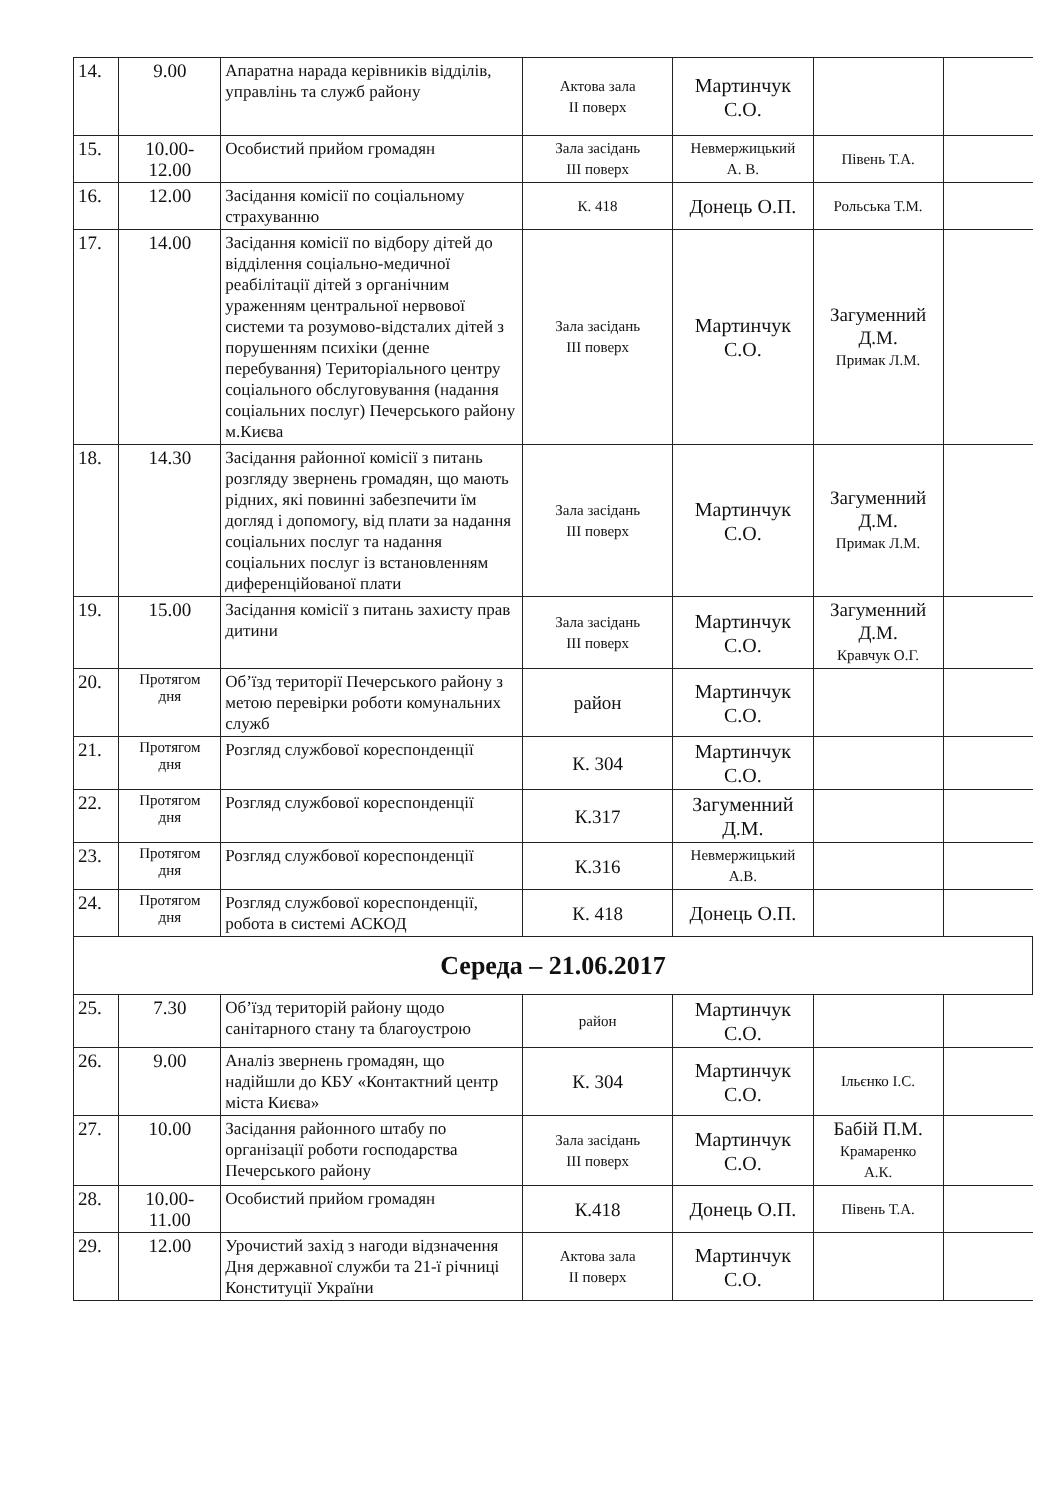| 14. | 9.00 | Апаратна нарада керівників відділів, управлінь та служб району | Актова зала ІІ поверх | Мартинчук С.О. | | |
| 15. | 10.00- 12.00 | Особистий прийом громадян | Зала засідань ІІІ поверх | Невмержицький А. В. | Півень Т.А. | |
| 16. | 12.00 | Засідання комісії по соціальному страхуванню | К. 418 | Донець О.П. | Рольська Т.М. | |
| 17. | 14.00 | Засідання комісії по відбору дітей до відділення соціально-медичної реабілітації дітей з органічним ураженням центральної нервової системи та розумово-відсталих дітей з порушенням психіки (денне перебування) Територіального центру соціального обслуговування (надання соціальних послуг) Печерського району м.Києва | Зала засідань ІІІ поверх | Мартинчук С.О. | Загуменний Д.М. Примак Л.М. | |
| 18. | 14.30 | Засідання районної комісії з питань розгляду звернень громадян, що мають рідних, які повинні забезпечити їм догляд і допомогу, від плати за надання соціальних послуг та надання соціальних послуг із встановленням диференційованої плати | Зала засідань ІІІ поверх | Мартинчук С.О. | Загуменний Д.М. Примак Л.М. | |
| 19. | 15.00 | Засідання комісії з питань захисту прав дитини | Зала засідань ІІІ поверх | Мартинчук С.О. | Загуменний Д.М. Кравчук О.Г. | |
| 20. | Протягом дня | Об’їзд території Печерського району з метою перевірки роботи комунальних служб | район | Мартинчук С.О. | | |
| 21. | Протягом дня | Розгляд службової кореспонденції | К. 304 | Мартинчук С.О. | | |
| 22. | Протягом дня | Розгляд службової кореспонденції | К.317 | Загуменний Д.М. | | |
| 23. | Протягом дня | Розгляд службової кореспонденції | К.316 | Невмержицький А.В. | | |
| 24. | Протягом дня | Розгляд службової кореспонденції, робота в системі АСКОД | К. 418 | Донець О.П. | | |
| Середа – 21.06.2017 | | | | | | |
| 25. | 7.30 | Об’їзд територій району щодо санітарного стану та благоустрою | район | Мартинчук С.О. | | |
| 26. | 9.00 | Аналіз звернень громадян, що надійшли до КБУ «Контактний центр міста Києва» | К. 304 | Мартинчук С.О. | Ільєнко І.С. | |
| 27. | 10.00 | Засідання районного штабу по організації роботи господарства Печерського району | Зала засідань ІІІ поверх | Мартинчук С.О. | Бабій П.М. Крамаренко А.К. | |
| 28. | 10.00- 11.00 | Особистий прийом громадян | К.418 | Донець О.П. | Півень Т.А. | |
| 29. | 12.00 | Урочистий захід з нагоди відзначення Дня державної служби та 21-ї річниці Конституції України | Актова зала ІІ поверх | Мартинчук С.О. | | |